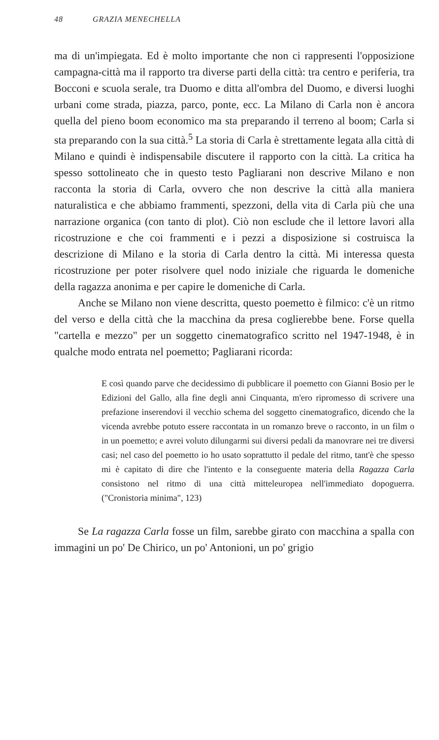48 GRAZIA MENECHELLA
ma di un'impiegata. Ed è molto importante che non ci rappresenti l'opposizione campagna-città ma il rapporto tra diverse parti della città: tra centro e periferia, tra Bocconi e scuola serale, tra Duomo e ditta all'ombra del Duomo, e diversi luoghi urbani come strada, piazza, parco, ponte, ecc. La Milano di Carla non è ancora quella del pieno boom economico ma sta preparando il terreno al boom; Carla si sta preparando con la sua città.<sup>5</sup> La storia di Carla è strettamente legata alla città di Milano e quindi è indispensabile discutere il rapporto con la città. La critica ha spesso sottolineato che in questo testo Pagliarani non descrive Milano e non racconta la storia di Carla, ovvero che non descrive la città alla maniera naturalistica e che abbiamo frammenti, spezzoni, della vita di Carla più che una narrazione organica (con tanto di plot). Ciò non esclude che il lettore lavori alla ricostruzione e che coi frammenti e i pezzi a disposizione si costruisca la descrizione di Milano e la storia di Carla dentro la città. Mi interessa questa ricostruzione per poter risolvere quel nodo iniziale che riguarda le domeniche della ragazza anonima e per capire le domeniche di Carla.
Anche se Milano non viene descritta, questo poemetto è filmico: c'è un ritmo del verso e della città che la macchina da presa coglierebbe bene. Forse quella "cartella e mezzo" per un soggetto cinematografico scritto nel 1947-1948, è in qualche modo entrata nel poemetto; Pagliarani ricorda:
E così quando parve che decidessimo di pubblicare il poemetto con Gianni Bosio per le Edizioni del Gallo, alla fine degli anni Cinquanta, m'ero ripromesso di scrivere una prefazione inserendovi il vecchio schema del soggetto cinematografico, dicendo che la vicenda avrebbe potuto essere raccontata in un romanzo breve o racconto, in un film o in un poemetto; e avrei voluto dilungarmi sui diversi pedali da manovrare nei tre diversi casi; nel caso del poemetto io ho usato soprattutto il pedale del ritmo, tant'è che spesso mi è capitato di dire che l'intento e la conseguente materia della Ragazza Carla consistono nel ritmo di una città mitteleuropea nell'immediato dopoguerra. ("Cronistoria minima", 123)
Se La ragazza Carla fosse un film, sarebbe girato con macchina a spalla con immagini un po' De Chirico, un po' Antonioni, un po' grigio